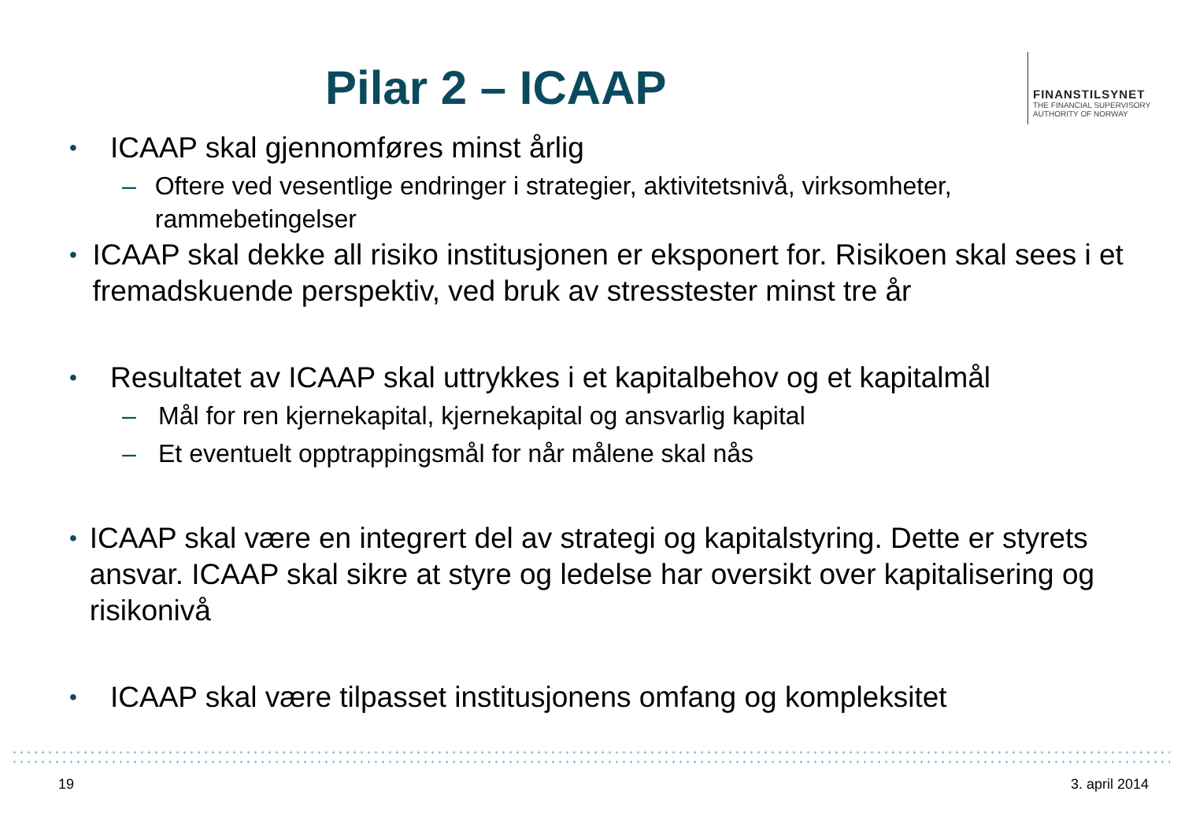Pilar 2 – ICAAP
FINANSTILSYNET
THE FINANCIAL SUPERVISORY
AUTHORITY OF NORWAY
•
ICAAP skal gjennomføres minst årlig
– Oftere ved vesentlige endringer i strategier, aktivitetsnivå, virksomheter, rammebetingelser
•
ICAAP skal dekke all risiko institusjonen er eksponert for. Risikoen skal sees i et fremadskuende perspektiv, ved bruk av stresstester minst tre år
•
Resultatet av ICAAP skal uttrykkes i et kapitalbehov og et kapitalmål
– Mål for ren kjernekapital, kjernekapital og ansvarlig kapital
– Et eventuelt opptrappingsmål for når målene skal nås
•
ICAAP skal være en integrert del av strategi og kapitalstyring. Dette er styrets ansvar. ICAAP skal sikre at styre og ledelse har oversikt over kapitalisering og risikonivå
•
ICAAP skal være tilpasset institusjonens omfang og kompleksitet
19 3. april 2014